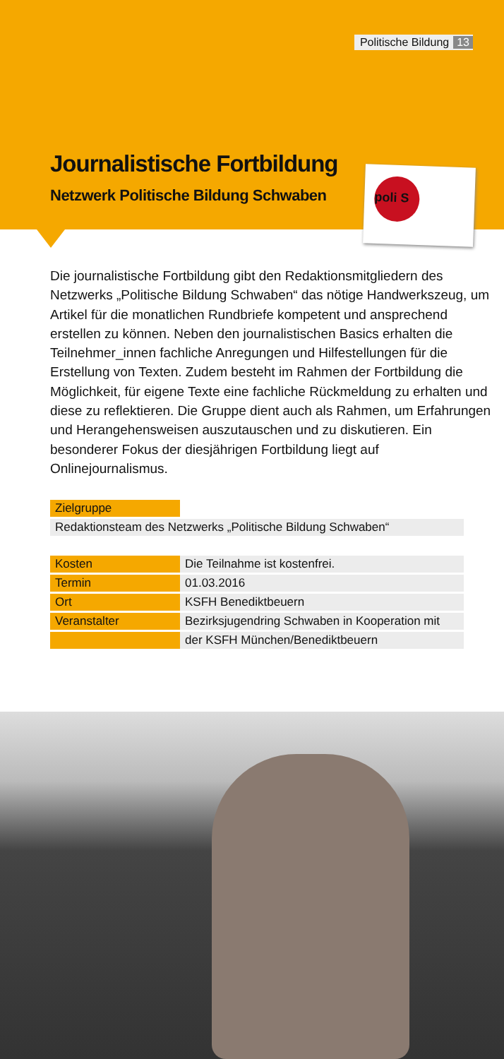Politische Bildung 13
Journalistische Fortbildung
Netzwerk Politische Bildung Schwaben
poli S
Die journalistische Fortbildung gibt den Redaktionsmitgliedern des Netzwerks „Politische Bildung Schwaben“ das nötige Handwerkszeug, um Artikel für die monatlichen Rundbriefe kompetent und ansprechend erstellen zu können. Neben den journalistischen Basics erhalten die Teilnehmer_innen fachliche Anregungen und Hilfestellungen für die Erstellung von Texten. Zudem besteht im Rahmen der Fortbildung die Möglichkeit, für eigene Texte eine fachliche Rückmeldung zu erhalten und diese zu reflektieren. Die Gruppe dient auch als Rahmen, um Erfahrungen und Herangehensweisen auszutauschen und zu disku­tieren. Ein besonderer Fokus der diesjährigen Fortbildung liegt auf Onlinejournalismus.
| Zielgruppe | |
| Redaktionsteam des Netzwerks „Politische Bildung Schwaben“ | |
| Kosten | Die Teilnahme ist kostenfrei. |
| Termin | 01.03.2016 |
| Ort | KSFH Benediktbeuern |
| Veranstalter | Bezirksjugendring Schwaben in Kooperation mit |
| | der KSFH München/Benediktbeuern |